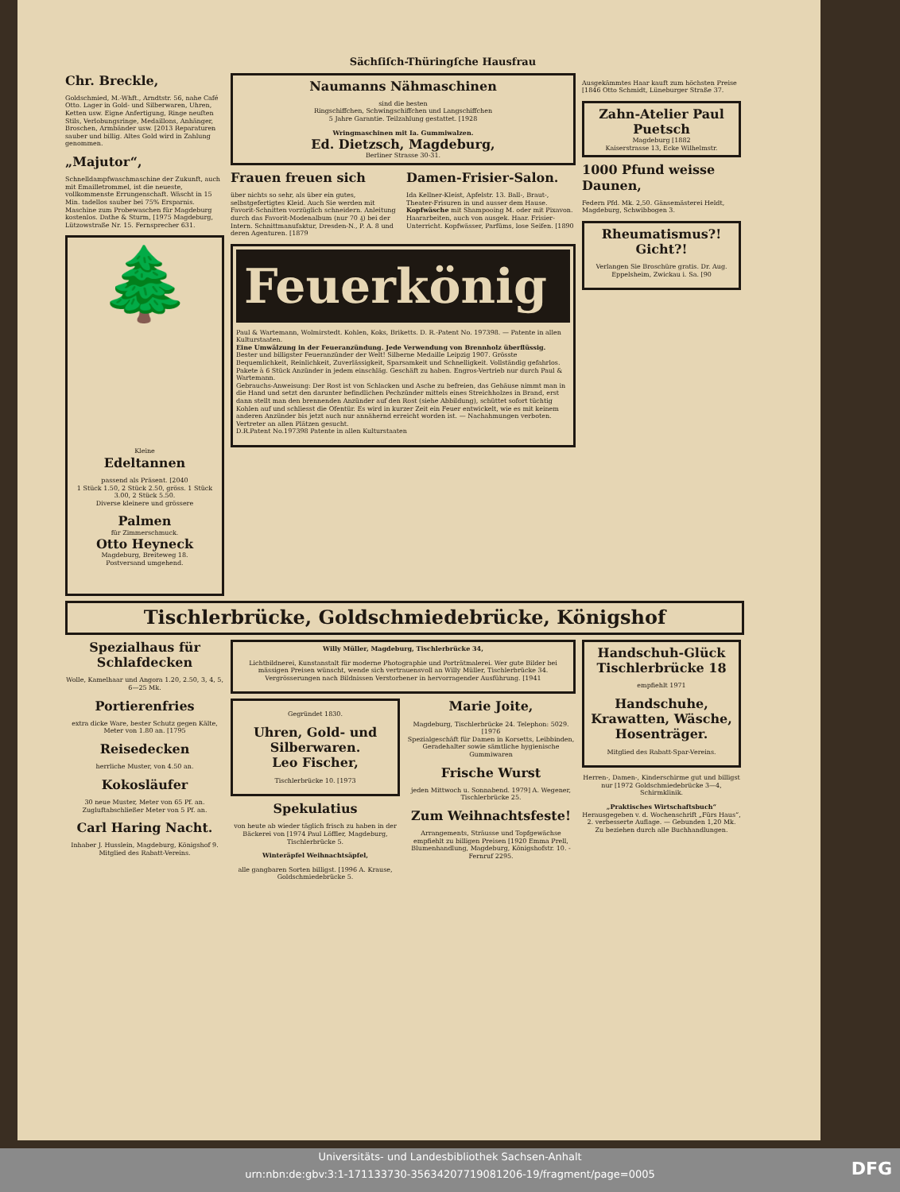Sächſiſch-Thüringſche Hausfrau
Chr. Breckle,
Goldschmied, M.-Whft., Arndtstr. 56, nahe Café Otto. Lager in Gold- und Silberwaren, Uhren, Ketten usw. Eigne Anfertigung, Ringe neuſten Stils, Verlobungsringe, Medaillons, Anhänger, Broschen, Armbänder usw. [2013 Reparaturen sauber und billig. Altes Gold wird in Zahlung genommen.
„Majutor“,
Schnelldampfwaschmaschine der Zukunft, auch mit Emailletrommel, ist die neueste, vollkommenste Errungenschaft. Wäscht in 15 Min. tadellos sauber bei 75% Ersparnis. Maschine zum Probewaschen für Magdeburg kostenlos. Dathe & Sturm, [1975 Magdeburg, Lützowstraße Nr. 15. Fernsprecher 631.
🌲
Kleine
Edeltannen
passend als Präsent. [2040
1 Stück 1.50, 2 Stück 2.50, gröss. 1 Stück 3.00, 2 Stück 5.50.
Diverse kleinere und grössere
Palmen
für Zimmerschmuck.
Otto Heyneck
Magdeburg, Breiteweg 18.
Postversand umgehend.
Naumanns Nähmaschinen
sind die besten
Ringschiffchen, Schwingschiffchen und Langschiffchen
5 Jahre Garantie. Teilzahlung gestattet. [1928
Wringmaschinen mit Ia. Gummiwalzen.
Ed. Dietzsch, Magdeburg,
Berliner Strasse 30-31.
Frauen freuen sich
über nichts so sehr, als über ein gutes, selbstgefertigtes Kleid. Auch Sie werden mit Favorit-Schnitten vorzüglich schneidern. Anleitung durch das Favorit-Modenalbum (nur 70 ₰) bei der Intern. Schnittmanufaktur, Dresden-N., P. A. 8 und deren Agenturen. [1879
Damen-Frisier-Salon.
Ida Kellner-Kleist, Apfelstr. 13. Ball-, Braut-, Theater-Frisuren in und ausser dem Hause.
Kopfwäsche mit Shampooing M. oder mit Pixavon. Haararbeiten, auch von ausgek. Haar. Frisier-Unterricht. Kopfwässer, Parfüms, lose Seifen. [1890
Feuerkönig
Paul & Wartemann, Wolmirstedt. Kohlen, Koks, Briketts. D. R.-Patent No. 197398. — Patente in allen Kulturstaaten.
Eine Umwälzung in der Feueranzündung. Jede Verwendung von Brennholz überflüssig.
Bester und billigster Feueranzünder der Welt! Silberne Medaille Leipzig 1907. Grösste Bequemlichkeit, Reinlichkeit, Zuverlässigkeit, Sparsamkeit und Schnelligkeit. Vollständig gefahrlos.
Pakete à 6 Stück Anzünder in jedem einschläg. Geschäft zu haben. Engros-Vertrieb nur durch Paul & Wartemann.
Gebrauchs-Anweisung: Der Rost ist von Schlacken und Asche zu befreien, das Gehäuse nimmt man in die Hand und setzt den darunter befindlichen Pechzünder mittels eines Streichholzes in Brand, erst dann stellt man den brennenden Anzünder auf den Rost (siehe Abbildung), schüttet sofort tüchtig Kohlen auf und schliesst die Ofentür. Es wird in kurzer Zeit ein Feuer entwickelt, wie es mit keinem anderen Anzünder bis jetzt auch nur annähernd erreicht worden ist. — Nachahmungen verboten. Vertreter an allen Plätzen gesucht.
D.R.Patent No.197398 Patente in allen Kulturstaaten
Ausgekämmtes Haar kauft zum höchsten Preise [1846 Otto Schmidt, Lüneburger Straße 37.
Zahn-Atelier Paul Puetsch
Magdeburg [1882
Kaiserstrasse 13, Ecke Wilhelmstr.
1000 Pfund weisse Daunen,
Federn Pfd. Mk. 2,50. Gänsemästerei Heldt, Magdeburg, Schwibbogen 3.
Rheumatismus?! Gicht?!
Verlangen Sie Broschüre gratis. Dr. Aug. Eppelsheim, Zwickau i. Sa. [90
Tischlerbrücke, Goldschmiedebrücke, Königshof
Spezialhaus für Schlafdecken
Wolle, Kamelhaar und Angora 1.20, 2.50, 3, 4, 5, 6—25 Mk.
Portierenfries
extra dicke Ware, bester Schutz gegen Kälte, Meter von 1.80 an. [1795
Reisedecken
herrliche Muster, von 4.50 an.
Kokosläufer
30 neue Muster, Meter von 65 Pf. an.
Zugluftabschließer Meter von 5 Pf. an.
Carl Haring Nacht.
Inhaber J. Husslein, Magdeburg, Königshof 9. Mitglied des Rabatt-Vereins.
Willy Müller, Magdeburg, Tischlerbrücke 34,
Lichtbildnerei, Kunstanstalt für moderne Photographie und Porträtmalerei. Wer gute Bilder bei mässigen Preisen wünscht, wende sich vertrauensvoll an Willy Müller, Tischlerbrücke 34. Vergrösserungen nach Bildnissen Verstorbener in hervorragender Ausführung. [1941
Gegründet 1830.
Uhren, Gold- und Silberwaren.
Leo Fischer,
Tischlerbrücke 10. [1973
Spekulatius
von heute ab wieder täglich frisch zu haben in der Bäckerei von [1974 Paul Löffler, Magdeburg, Tischlerbrücke 5.
Winteräpfel Weihnachtsäpfel,
alle gangbaren Sorten billigst. [1996 A. Krause, Goldschmiedebrücke 5.
Marie Joite,
Magdeburg, Tischlerbrücke 24. Telephon: 5029. [1976
Spezialgeschäft für Damen in Korsetts, Leibbinden, Geradehalter sowie sämtliche hygienische Gummiwaren
Frische Wurst
jeden Mittwoch u. Sonnabend. 1979] A. Wegener, Tischlerbrücke 25.
Zum Weihnachtsfeste!
Arrangements, Sträusse und Topfgewächse empfiehlt zu billigen Preisen [1920 Emma Prell, Blumenhandlung, Magdeburg, Königshofstr. 10. - Fernruf 2295.
Handschuh-Glück Tischlerbrücke 18
empfiehlt 1971
Handschuhe, Krawatten, Wäsche, Hosenträger.
Mitglied des Rabatt-Spar-Vereins.
Herren-, Damen-, Kinderschirme gut und billigst nur [1972 Goldschmiedebrücke 3—4, Schirmklinik.
„Praktisches Wirtschaftsbuch“ Herausgegeben v. d. Wochenschrift „Fürs Haus“, 2. verbesserte Auflage. — Gebunden 1,20 Mk. Zu beziehen durch alle Buchhandlungen.
Universitäts- und Landesbibliothek Sachsen-Anhalt
urn:nbn:de:gbv:3:1-171133730-35634207719081206-19/fragment/page=0005
DFG